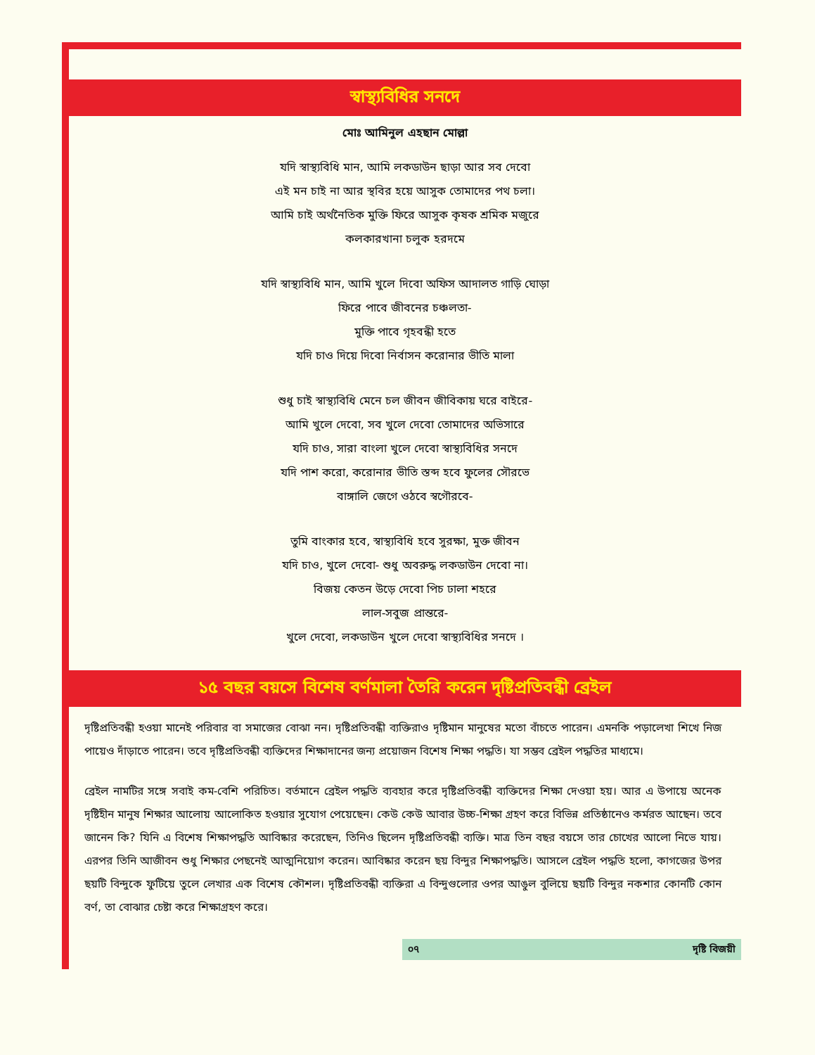স্বাস্থ্যবিধির সনদে
মোঃ আমিনুল এহছান মোল্লা
যদি স্বাস্থ্যবিধি মান, আমি লকডাউন ছাড়া আর সব দেবো
এই মন চাই না আর স্থবির হয়ে আসুক তোমাদের পথ চলা।
আমি চাই অর্থনৈতিক মুক্তি ফিরে আসুক কৃষক শ্রমিক মজুরে
কলকারখানা চলুক হরদমে
যদি স্বাস্থ্যবিধি মান, আমি খুলে দিবো অফিস আদালত গাড়ি ঘোড়া
ফিরে পাবে জীবনের চঞ্চলতা-
মুক্তি পাবে গৃহবন্ধী হতে
যদি চাও দিয়ে দিবো নির্বাসন করোনার ভীতি মালা
শুধু চাই স্বাস্থ্যবিধি মেনে চল জীবন জীবিকায় ঘরে বাইরে-
আমি খুলে দেবো, সব খুলে দেবো তোমাদের অভিসারে
যদি চাও, সারা বাংলা খুলে দেবো স্বাস্থ্যবিধির সনদে
যদি পাশ করো, করোনার ভীতি স্তব্দ হবে ফুলের সৌরভে
বাঙ্গালি জেগে ওঠবে স্বগৌরবে-
তুমি বাংকার হবে, স্বাস্থ্যবিধি হবে সুরক্ষা, মুক্ত জীবন
যদি চাও, খুলে দেবো- শুধু অবরুদ্ধ লকডাউন দেবো না।
বিজয় কেতন উড়ে দেবো পিচ ঢালা শহরে
লাল-সবুজ প্রান্তরে-
খুলে দেবো, লকডাউন খুলে দেবো স্বাস্থ্যবিধির সনদে ।
১৫ বছর বয়সে বিশেষ বর্ণমালা তৈরি করেন দৃষ্টিপ্রতিবন্ধী ব্রেইল
দৃষ্টিপ্রতিবন্ধী হওয়া মানেই পরিবার বা সমাজের বোঝা নন। দৃষ্টিপ্রতিবন্ধী ব্যক্তিরাও দৃষ্টিমান মানুষের মতো বাঁচতে পারেন। এমনকি পড়ালেখা শিখে নিজ পায়েও দাঁড়াতে পারেন। তবে দৃষ্টিপ্রতিবন্ধী ব্যক্তিদের শিক্ষাদানের জন্য প্রয়োজন বিশেষ শিক্ষা পদ্ধতি। যা সম্ভব ব্রেইল পদ্ধতির মাধ্যমে।
ব্রেইল নামটির সঙ্গে সবাই কম-বেশি পরিচিত। বর্তমানে ব্রেইল পদ্ধতি ব্যবহার করে দৃষ্টিপ্রতিবন্ধী ব্যক্তিদের শিক্ষা দেওয়া হয়। আর এ উপায়ে অনেক দৃষ্টিহীন মানুষ শিক্ষার আলোয় আলোকিত হওয়ার সুযোগ পেয়েছেন। কেউ কেউ আবার উচ্চ-শিক্ষা গ্রহণ করে বিভিন্ন প্রতিষ্ঠানেও কর্মরত আছেন। তবে জানেন কি? যিনি এ বিশেষ শিক্ষাপদ্ধতি আবিষ্কার করেছেন, তিনিও ছিলেন দৃষ্টিপ্রতিবন্ধী ব্যক্তি। মাত্র তিন বছর বয়সে তার চোখের আলো নিভে যায়। এরপর তিনি আজীবন শুধু শিক্ষার পেছনেই আত্মনিয়োগ করেন। আবিষ্কার করেন ছয় বিন্দুর শিক্ষাপদ্ধতি। আসলে ব্রেইল পদ্ধতি হলো, কাগজের উপর ছয়টি বিন্দুকে ফুটিয়ে তুলে লেখার এক বিশেষ কৌশল। দৃষ্টিপ্রতিবন্ধী ব্যক্তিরা এ বিন্দুগুলোর ওপর আঙুল বুলিয়ে ছয়টি বিন্দুর নকশার কোনটি কোন বর্ণ, তা বোঝার চেষ্টা করে শিক্ষাগ্রহণ করে।
০৭ দৃষ্টি বিজয়ী